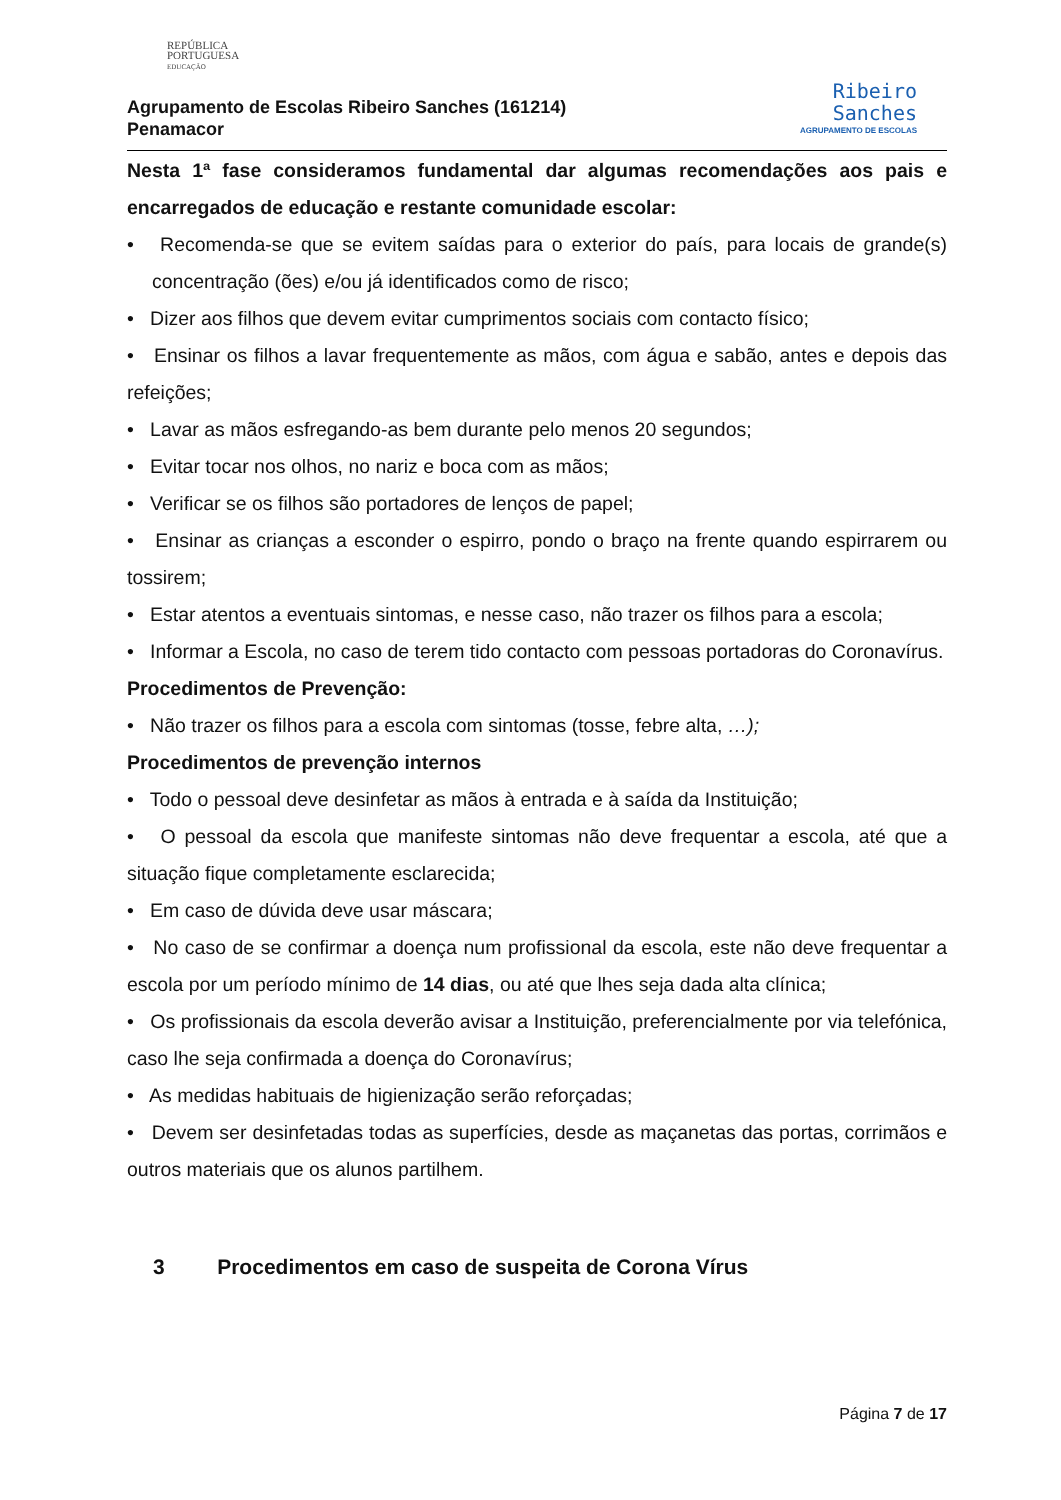REPÚBLICA
PORTUGUESA
EDUCAÇÃO
Agrupamento de Escolas Ribeiro Sanches (161214)
Penamacor
Ribeiro
Sanches
AGRUPAMENTO DE ESCOLAS
Nesta 1ª fase consideramos fundamental dar algumas recomendações aos pais e encarregados de educação e restante comunidade escolar:
• Recomenda-se que se evitem saídas para o exterior do país, para locais de grande(s) concentração (ões) e/ou já identificados como de risco;
• Dizer aos filhos que devem evitar cumprimentos sociais com contacto físico;
• Ensinar os filhos a lavar frequentemente as mãos, com água e sabão, antes e depois das refeições;
• Lavar as mãos esfregando-as bem durante pelo menos 20 segundos;
• Evitar tocar nos olhos, no nariz e boca com as mãos;
• Verificar se os filhos são portadores de lenços de papel;
• Ensinar as crianças a esconder o espirro, pondo o braço na frente quando espirrarem ou tossirem;
• Estar atentos a eventuais sintomas, e nesse caso, não trazer os filhos para a escola;
• Informar a Escola, no caso de terem tido contacto com pessoas portadoras do Coronavírus.
Procedimentos de Prevenção:
• Não trazer os filhos para a escola com sintomas (tosse, febre alta, …);
Procedimentos de prevenção internos
• Todo o pessoal deve desinfetar as mãos à entrada e à saída da Instituição;
• O pessoal da escola que manifeste sintomas não deve frequentar a escola, até que a situação fique completamente esclarecida;
• Em caso de dúvida deve usar máscara;
• No caso de se confirmar a doença num profissional da escola, este não deve frequentar a escola por um período mínimo de 14 dias, ou até que lhes seja dada alta clínica;
• Os profissionais da escola deverão avisar a Instituição, preferencialmente por via telefónica, caso lhe seja confirmada a doença do Coronavírus;
• As medidas habituais de higienização serão reforçadas;
• Devem ser desinfetadas todas as superfícies, desde as maçanetas das portas, corrimãos e outros materiais que os alunos partilhem.
3 Procedimentos em caso de suspeita de Corona Vírus
Página 7 de 17